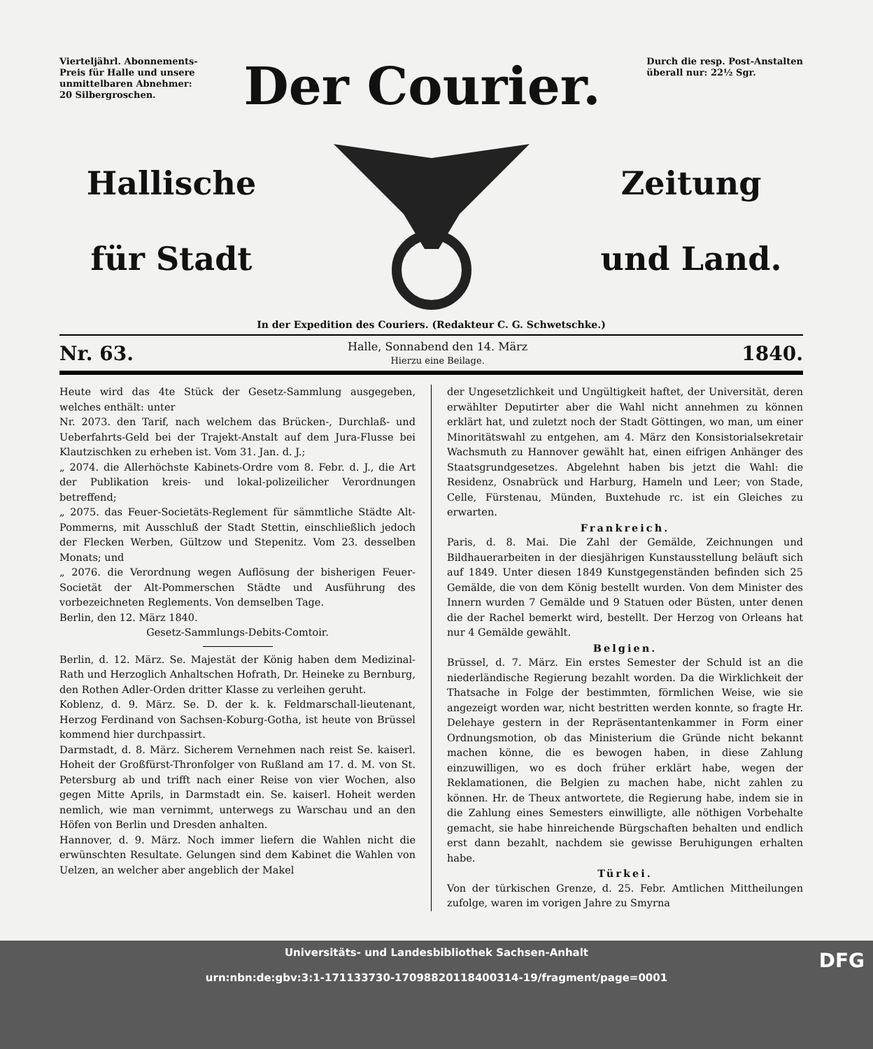Vierteljährl. Abonnements-
Preis für Halle und unsere
unmittelbaren Abnehmer:
20 Silbergroschen.
Der Courier.
Durch die resp. Post-Anstalten
überall nur: 22½ Sgr.
Hallische
für Stadt
Zeitung
und Land.
In der Expedition des Couriers. (Redakteur C. G. Schwetschke.)
Nr. 63. Halle, Sonnabend den 14. März
Hierzu eine Beilage. 1840.
Heute wird das 4te Stück der Gesetz-Sammlung ausgegeben, welches enthält: unter
Nr. 2073. den Tarif, nach welchem das Brücken-, Durchlaß- und Ueberfahrts-Geld bei der Trajekt-Anstalt auf dem Jura-Flusse bei Klautzischken zu erheben ist. Vom 31. Jan. d. J.;
„ 2074. die Allerhöchste Kabinets-Ordre vom 8. Febr. d. J., die Art der Publikation kreis- und lokal-polizeilicher Verordnungen betreffend;
„ 2075. das Feuer-Societäts-Reglement für sämmtliche Städte Alt-Pommerns, mit Ausschluß der Stadt Stettin, einschließlich jedoch der Flecken Werben, Gültzow und Stepenitz. Vom 23. desselben Monats; und
„ 2076. die Verordnung wegen Auflösung der bisherigen Feuer-Societät der Alt-Pommerschen Städte und Ausführung des vorbezeichneten Reglements. Von demselben Tage.
Berlin, den 12. März 1840.
Gesetz-Sammlungs-Debits-Comtoir.
Berlin, d. 12. März. Se. Majestät der König haben dem Medizinal-Rath und Herzoglich Anhaltschen Hofrath, Dr. Heineke zu Bernburg, den Rothen Adler-Orden dritter Klasse zu verleihen geruht.
Koblenz, d. 9. März. Se. D. der k. k. Feldmarschall-lieutenant, Herzog Ferdinand von Sachsen-Koburg-Gotha, ist heute von Brüssel kommend hier durchpassirt.
Darmstadt, d. 8. März. Sicherem Vernehmen nach reist Se. kaiserl. Hoheit der Großfürst-Thronfolger von Rußland am 17. d. M. von St. Petersburg ab und trifft nach einer Reise von vier Wochen, also gegen Mitte Aprils, in Darmstadt ein. Se. kaiserl. Hoheit werden nemlich, wie man vernimmt, unterwegs zu Warschau und an den Höfen von Berlin und Dresden anhalten.
Hannover, d. 9. März. Noch immer liefern die Wahlen nicht die erwünschten Resultate. Gelungen sind dem Kabinet die Wahlen von Uelzen, an welcher aber angeblich der Makel
der Ungesetzlichkeit und Ungültigkeit haftet, der Universität, deren erwählter Deputirter aber die Wahl nicht annehmen zu können erklärt hat, und zuletzt noch der Stadt Göttingen, wo man, um einer Minoritätswahl zu entgehen, am 4. März den Konsistorialsekretair Wachsmuth zu Hannover gewählt hat, einen eifrigen Anhänger des Staatsgrundgesetzes. Abgelehnt haben bis jetzt die Wahl: die Residenz, Osnabrück und Harburg, Hameln und Leer; von Stade, Celle, Fürstenau, Münden, Buxtehude rc. ist ein Gleiches zu erwarten.
Frankreich.
Paris, d. 8. Mai. Die Zahl der Gemälde, Zeichnungen und Bildhauerarbeiten in der diesjährigen Kunstausstellung beläuft sich auf 1849. Unter diesen 1849 Kunstgegenständen befinden sich 25 Gemälde, die von dem König bestellt wurden. Von dem Minister des Innern wurden 7 Gemälde und 9 Statuen oder Büsten, unter denen die der Rachel bemerkt wird, bestellt. Der Herzog von Orleans hat nur 4 Gemälde gewählt.
Belgien.
Brüssel, d. 7. März. Ein erstes Semester der Schuld ist an die niederländische Regierung bezahlt worden. Da die Wirklichkeit der Thatsache in Folge der bestimmten, förmlichen Weise, wie sie angezeigt worden war, nicht bestritten werden konnte, so fragte Hr. Delehaye gestern in der Repräsentantenkammer in Form einer Ordnungsmotion, ob das Ministerium die Gründe nicht bekannt machen könne, die es bewogen haben, in diese Zahlung einzuwilligen, wo es doch früher erklärt habe, wegen der Reklamationen, die Belgien zu machen habe, nicht zahlen zu können. Hr. de Theux antwortete, die Regierung habe, indem sie in die Zahlung eines Semesters einwilligte, alle nöthigen Vorbehalte gemacht, sie habe hinreichende Bürgschaften behalten und endlich erst dann bezahlt, nachdem sie gewisse Beruhigungen erhalten habe.
Türkei.
Von der türkischen Grenze, d. 25. Febr. Amtlichen Mittheilungen zufolge, waren im vorigen Jahre zu Smyrna
Universitäts- und Landesbibliothek Sachsen-Anhalt
urn:nbn:de:gbv:3:1-171133730-17098820118400314-19/fragment/page=0001
DFG